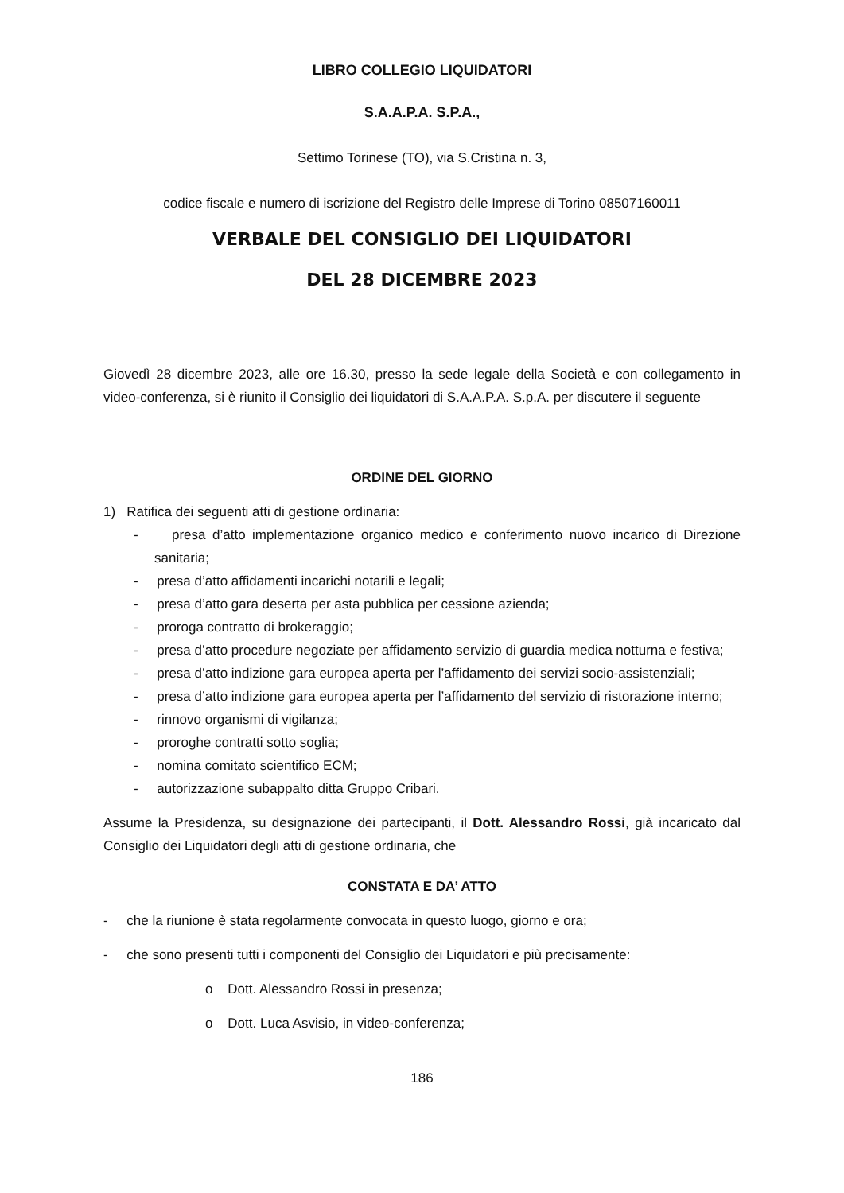LIBRO COLLEGIO LIQUIDATORI
S.A.A.P.A. S.P.A.,
Settimo Torinese (TO), via S.Cristina n. 3,
codice fiscale e numero di iscrizione del Registro delle Imprese di Torino 08507160011
VERBALE DEL CONSIGLIO DEI LIQUIDATORI
DEL 28 DICEMBRE 2023
Giovedì 28 dicembre 2023, alle ore 16.30, presso la sede legale della Società e con collegamento in video-conferenza, si è riunito il Consiglio dei liquidatori di S.A.A.P.A. S.p.A. per discutere il seguente
ORDINE DEL GIORNO
1) Ratifica dei seguenti atti di gestione ordinaria:
- presa d’atto implementazione organico medico e conferimento nuovo incarico di Direzione sanitaria;
- presa d’atto affidamenti incarichi notarili e legali;
- presa d’atto gara deserta per asta pubblica per cessione azienda;
- proroga contratto di brokeraggio;
- presa d’atto procedure negoziate per affidamento servizio di guardia medica notturna e festiva;
- presa d’atto indizione gara europea aperta per l’affidamento dei servizi socio-assistenziali;
- presa d’atto indizione gara europea aperta per l’affidamento del servizio di ristorazione interno;
- rinnovo organismi di vigilanza;
- proroghe contratti sotto soglia;
- nomina comitato scientifico ECM;
- autorizzazione subappalto ditta Gruppo Cribari.
Assume la Presidenza, su designazione dei partecipanti, il Dott. Alessandro Rossi, già incaricato dal Consiglio dei Liquidatori degli atti di gestione ordinaria, che
CONSTATA E DA’ ATTO
- che la riunione è stata regolarmente convocata in questo luogo, giorno e ora;
- che sono presenti tutti i componenti del Consiglio dei Liquidatori e più precisamente:
o Dott. Alessandro Rossi in presenza;
o Dott. Luca Asvisio, in video-conferenza;
186